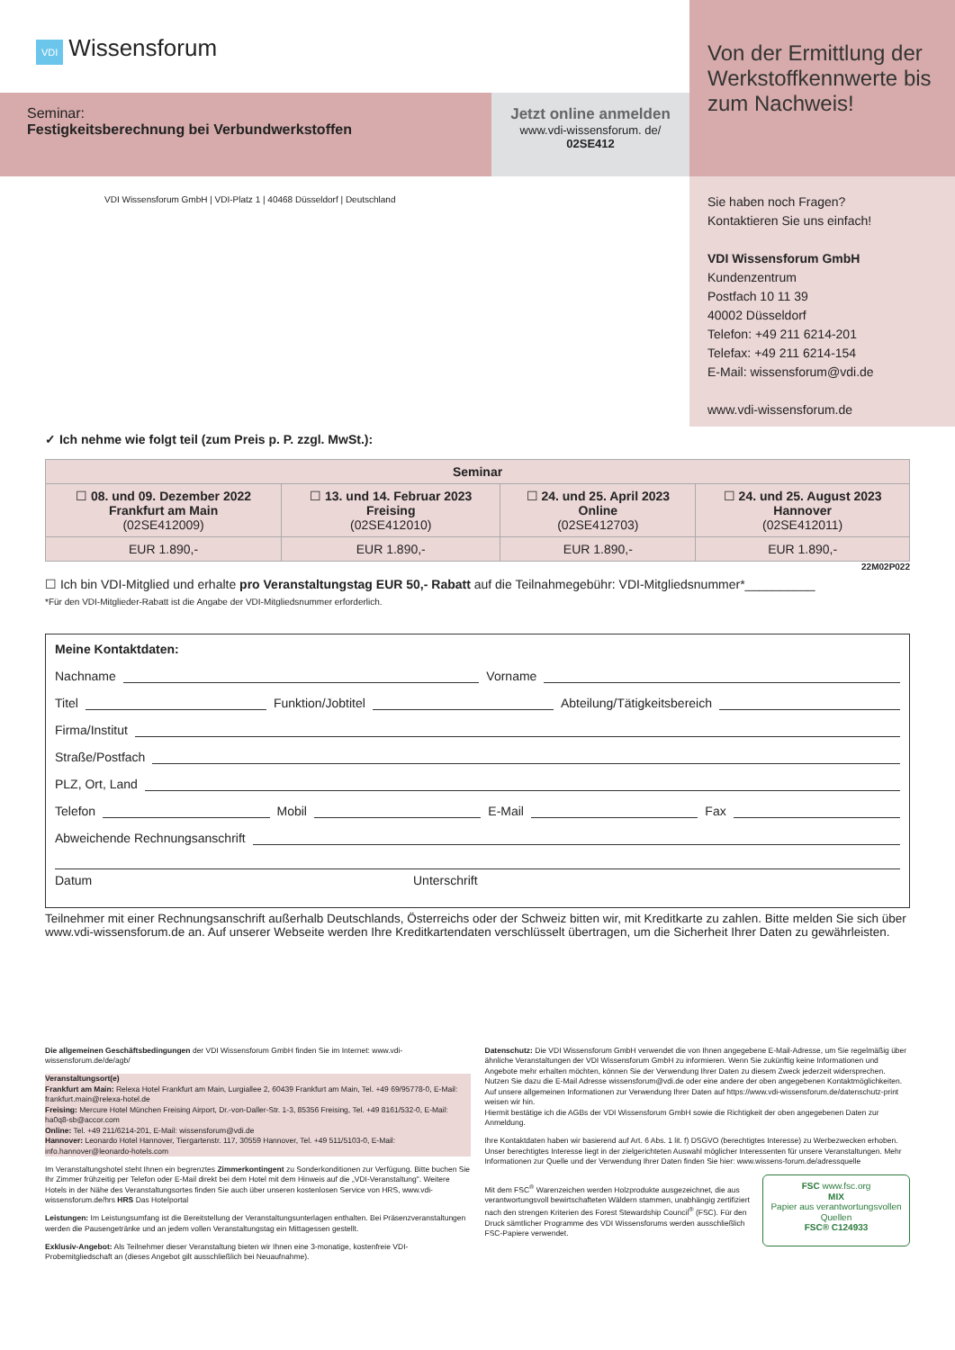VDI Wissensforum
Seminar:
Festigkeitsberechnung bei Verbundwerkstoffen
Jetzt online anmelden
www.vdi-wissensforum. de/
02SE412
VDI Wissensforum GmbH | VDI-Platz 1 | 40468 Düsseldorf | Deutschland
Von der Ermittlung der Werkstoffkennwerte bis zum Nachweis!
Sie haben noch Fragen?
Kontaktieren Sie uns einfach!
VDI Wissensforum GmbH
Kundenzentrum
Postfach 10 11 39
40002 Düsseldorf
Telefon: +49 211 6214-201
Telefax: +49 211 6214-154
E-Mail: wissensforum@vdi.de
www.vdi-wissensforum.de
✓ Ich nehme wie folgt teil (zum Preis p. P. zzgl. MwSt.):
| Seminar | | | |
| --- | --- | --- | --- |
| ☐ 08. und 09. Dezember 2022 Frankfurt am Main (02SE412009) | ☐ 13. und 14. Februar 2023 Freising (02SE412010) | ☐ 24. und 25. April 2023 Online (02SE412703) | ☐ 24. und 25. August 2023 Hannover (02SE412011) |
| EUR 1.890,- | EUR 1.890,- | EUR 1.890,- | EUR 1.890,- |
22M02P022
☐ Ich bin VDI-Mitglied und erhalte pro Veranstaltungstag EUR 50,- Rabatt auf die Teilnahmegebühr: VDI-Mitgliedsnummer*__________
*Für den VDI-Mitglieder-Rabatt ist die Angabe der VDI-Mitgliedsnummer erforderlich.
Meine Kontaktdaten:
Nachname Vorname
Titel Funktion/Jobtitel Abteilung/Tätigkeitsbereich
Firma/Institut
Straße/Postfach
PLZ, Ort, Land
Telefon Mobil E-Mail Fax
Abweichende Rechnungsanschrift
Datum Unterschrift
Teilnehmer mit einer Rechnungsanschrift außerhalb Deutschlands, Österreichs oder der Schweiz bitten wir, mit Kreditkarte zu zahlen. Bitte melden Sie sich über www.vdi-wissensforum.de an. Auf unserer Webseite werden Ihre Kreditkartendaten verschlüsselt übertragen, um die Sicherheit Ihrer Daten zu gewährleisten.
Die allgemeinen Geschäftsbedingungen der VDI Wissensforum GmbH finden Sie im Internet: www.vdi-wissensforum.de/de/agb/
Veranstaltungsort(e)
Frankfurt am Main: Relexa Hotel Frankfurt am Main, Lurgiallee 2, 60439 Frankfurt am Main, Tel. +49 69/95778-0, E-Mail: frankfurt.main@relexa-hotel.de
Freising: Mercure Hotel München Freising Airport, Dr.-von-Daller-Str. 1-3, 85356 Freising, Tel. +49 8161/532-0, E-Mail: ha0q8-sb@accor.com
Online: Tel. +49 211/6214-201, E-Mail: wissensforum@vdi.de
Hannover: Leonardo Hotel Hannover, Tiergartenstr. 117, 30559 Hannover, Tel. +49 511/5103-0, E-Mail: info.hannover@leonardo-hotels.com
Im Veranstaltungshotel steht Ihnen ein begrenztes Zimmerkontingent zu Sonderkonditionen zur Verfügung. Bitte buchen Sie Ihr Zimmer frühzeitig per Telefon oder E-Mail direkt bei dem Hotel mit dem Hinweis auf die „VDI-Veranstaltung". Weitere Hotels in der Nähe des Veranstaltungsortes finden Sie auch über unseren kostenlosen Service von HRS, www.vdi-wissensforum.de/hrs HRS Das Hotelportal
Leistungen: Im Leistungsumfang ist die Bereitstellung der Veranstaltungsunterlagen enthalten. Bei Präsenzveranstaltungen werden die Pausengetränke und an jedem vollen Veranstaltungstag ein Mittagessen gestellt.
Exklusiv-Angebot: Als Teilnehmer dieser Veranstaltung bieten wir Ihnen eine 3-monatige, kostenfreie VDI-Probemitgliedschaft an (dieses Angebot gilt ausschließlich bei Neuaufnahme).
Datenschutz: Die VDI Wissensforum GmbH verwendet die von Ihnen angegebene E-Mail-Adresse, um Sie regelmäßig über ähnliche Veranstaltungen der VDI Wissensforum GmbH zu informieren. Wenn Sie zukünftig keine Informationen und Angebote mehr erhalten möchten, können Sie der Verwendung Ihrer Daten zu diesem Zweck jederzeit widersprechen. Nutzen Sie dazu die E-Mail Adresse wissensforum@vdi.de oder eine andere der oben angegebenen Kontaktmöglichkeiten.
Auf unsere allgemeinen Informationen zur Verwendung Ihrer Daten auf https://www.vdi-wissensforum.de/datenschutz-print weisen wir hin.
Hiermit bestätige ich die AGBs der VDI Wissensforum GmbH sowie die Richtigkeit der oben angegebenen Daten zur Anmeldung.
Ihre Kontaktdaten haben wir basierend auf Art. 6 Abs. 1 lit. f) DSGVO (berechtigtes Interesse) zu Werbezwecken erhoben. Unser berechtigtes Interesse liegt in der zielgerichteten Auswahl möglicher Interessenten für unsere Veranstaltungen. Mehr Informationen zur Quelle und der Verwendung Ihrer Daten finden Sie hier: www.wissens-forum.de/adressquelle
Mit dem FSC<sup>®</sup> Warenzeichen werden Holzprodukte ausgezeichnet, die aus verantwortungsvoll bewirtschafteten Wäldern stammen, unabhängig zertifiziert nach den strengen Kriterien des Forest Stewardship Council<sup>®</sup> (FSC). Für den Druck sämtlicher Programme des VDI Wissensforums werden ausschließlich FSC-Papiere verwendet.
FSC www.fsc.org
MIX
Papier aus verantwortungsvollen Quellen
FSC® C124933